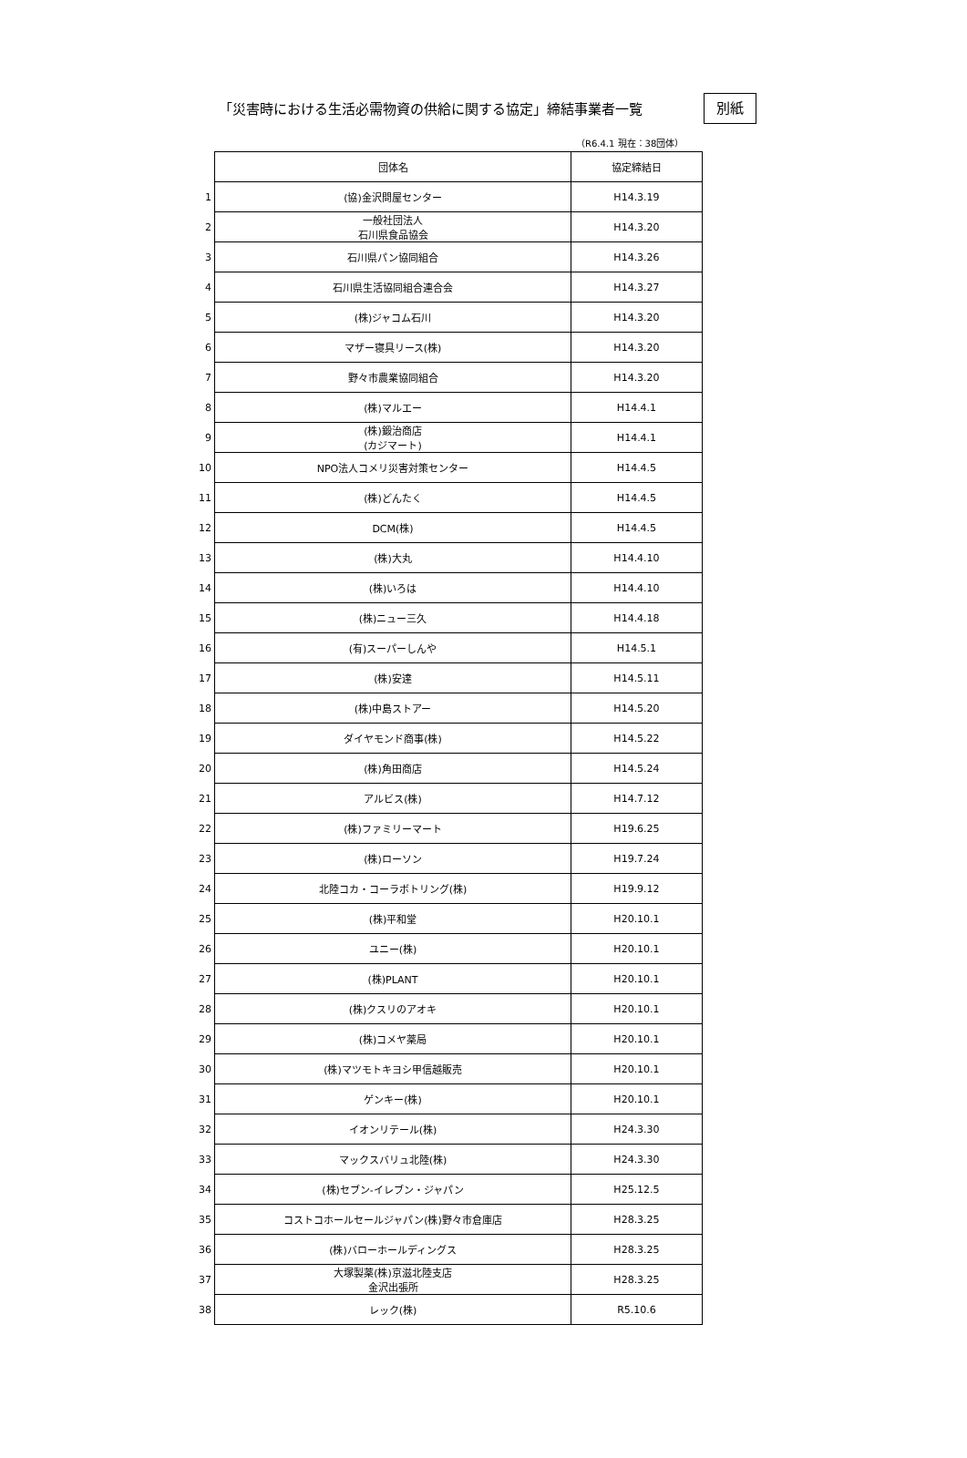「災害時における生活必需物資の供給に関する協定」締結事業者一覧
別紙
（R6.4.1 現在：38団体）
| | 団体名 | 協定締結日 |
| 1 | (協)金沢問屋センター | H14.3.19 |
| 2 | 一般社団法人 石川県食品協会 | H14.3.20 |
| 3 | 石川県パン協同組合 | H14.3.26 |
| 4 | 石川県生活協同組合連合会 | H14.3.27 |
| 5 | (株)ジャコム石川 | H14.3.20 |
| 6 | マザー寝具リース(株) | H14.3.20 |
| 7 | 野々市農業協同組合 | H14.3.20 |
| 8 | (株)マルエー | H14.4.1 |
| 9 | (株)鍛治商店 (カジマート) | H14.4.1 |
| 10 | NPO法人コメリ災害対策センター | H14.4.5 |
| 11 | (株)どんたく | H14.4.5 |
| 12 | DCM(株) | H14.4.5 |
| 13 | (株)大丸 | H14.4.10 |
| 14 | (株)いろは | H14.4.10 |
| 15 | (株)ニュー三久 | H14.4.18 |
| 16 | (有)スーパーしんや | H14.5.1 |
| 17 | (株)安達 | H14.5.11 |
| 18 | (株)中島ストアー | H14.5.20 |
| 19 | ダイヤモンド商事(株) | H14.5.22 |
| 20 | (株)角田商店 | H14.5.24 |
| 21 | アルビス(株) | H14.7.12 |
| 22 | (株)ファミリーマート | H19.6.25 |
| 23 | (株)ローソン | H19.7.24 |
| 24 | 北陸コカ・コーラボトリング(株) | H19.9.12 |
| 25 | (株)平和堂 | H20.10.1 |
| 26 | ユニー(株) | H20.10.1 |
| 27 | (株)PLANT | H20.10.1 |
| 28 | (株)クスリのアオキ | H20.10.1 |
| 29 | (株)コメヤ薬局 | H20.10.1 |
| 30 | (株)マツモトキヨシ甲信越販売 | H20.10.1 |
| 31 | ゲンキー(株) | H20.10.1 |
| 32 | イオンリテール(株) | H24.3.30 |
| 33 | マックスバリュ北陸(株) | H24.3.30 |
| 34 | (株)セブン-イレブン・ジャパン | H25.12.5 |
| 35 | コストコホールセールジャパン(株)野々市倉庫店 | H28.3.25 |
| 36 | (株)バローホールディングス | H28.3.25 |
| 37 | 大塚製薬(株)京滋北陸支店 金沢出張所 | H28.3.25 |
| 38 | レック(株) | R5.10.6 |